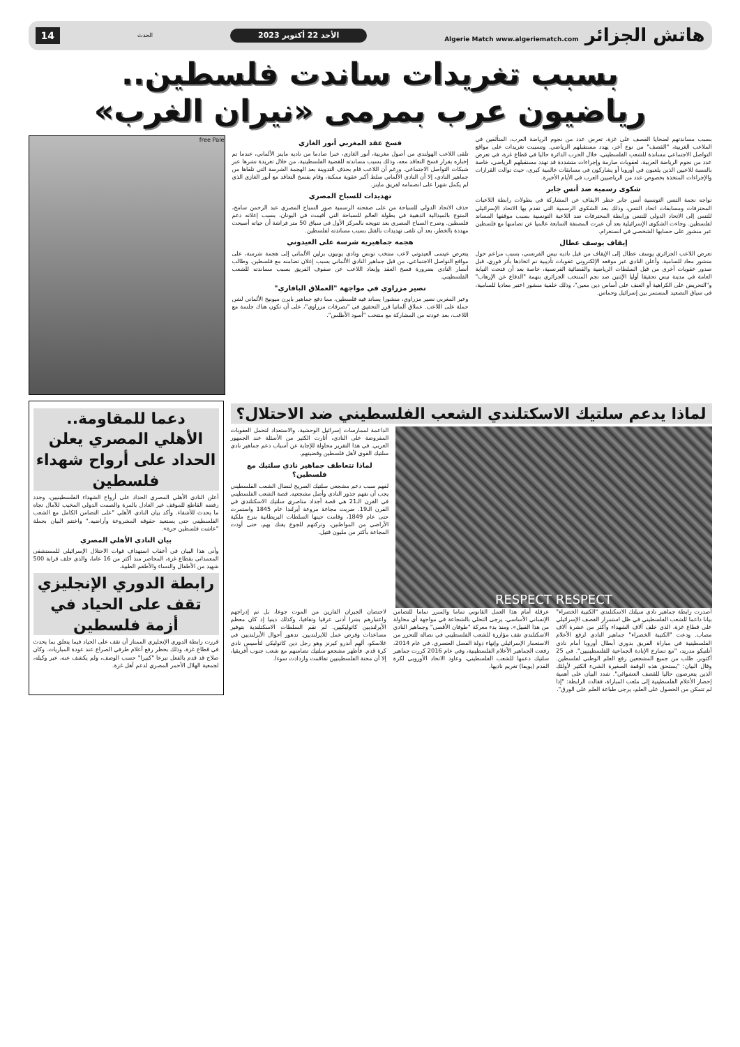هاتش الجزائر Algerie Match www.algeriematch.com
الأحد 22 أكتوبر 2023
الحدث
14
بسبب تغريدات ساندت فلسطين..
رياضيون عرب بمرمى «نيران الغرب»
بسبب مساندتهم لضحايا القصف على غزة، تعرض عدد من نجوم الرياضة العرب، المتألقين في الملاعب الغربية، "القصف" من نوع آخر، يهدد مستقبلهم الرياضي. وتسببت تغريدات على مواقع التواصل الاجتماعي مساندة للشعب الفلسطيني، خلال الحرب الدائرة حاليا في قطاع غزة، في تعرض عدد من نجوم الرياضة العربية، لعقوبات صارمة وإجراءات متشددة قد تهدد مستقبلهم الرياضي، خاصة بالنسبة للاعبين الذين يلعبون في أوروبا أو يشاركون في مسابقات عالمية كبرى، حيث توالت القرارات والإجراءات المتخذة بخصوص عدد من الرياضيين العرب في الأيام الأخيرة.
شكوى رسمية ضد أنس جابر
تواجه نجمة التنس التونسية أنس جابر خطر الايقاف عن المشاركة في بطولات رابطة اللاعبات المحترفات ومسابقات اتحاد التنس، وذلك بعد الشكوى الرسمية التي تقدم بها الاتحاد الإسرائيلي للتنس إلى الاتحاد الدولي للتنس ورابطة المحترفات ضد اللاعبة التونسية بسبب موقفها المساند لفلسطين. وجاءت الشكوى الإسرائيلية بعد أن عبرت المصنفة السابعة عالميا عن تضامنها مع فلسطين عبر منشور على حسابها الشخصي في انستغرام.
إيقاف يوسف عطال
تعرض اللاعب الجزائري يوسف عطال إلى الإيقاف من قبل ناديه نيس الفرنسي، بسبب مزاعم حول منشور معاد للسامية. وأعلن النادي عبر موقعه الإلكتروني عقوبات تأديبية تم اتخاذها بأثر فوري، قبل صدور عقوبات أخرى من قبل السلطات الرياضية والقضائية الفرنسية، خاصة بعد أن فتحت النيابة العامة في مدينة نيس تحقيقا أوليا الإثنين ضد نجم المنتخب الجزائري بتهمة "الدفاع عن الإرهاب" و"التحريض على الكراهية أو العنف على أساس دين معين"، وذلك خلفية منشور اعتبر معاديا للسامية، في سياق التصعيد المستمر بين إسرائيل وحماس.
فسخ عقد المغربي أنور الغازي
تلقى اللاعب الهولندي من أصول مغربية، أنور الغازي، خبرا صادما من ناديه ماينز الألماني، عندما تم إخباره بقرار فسخ التعاقد معه، وذلك بسبب مساندته للقضية الفلسطينية، من خلال تغريدة نشرها عبر شبكات التواصل الاجتماعي. ورغم أن اللاعب قام بحذف التدوينة بعد الهجمة الشرسة التي تلقاها من جماهير النادي، إلا أن النادي الألماني سلط أكبر عقوبة ممكنة، وقام بفسخ التعاقد مع أنور الغازي الذي لم يكمل شهرا على انضمامه لفريق ماينز.
تهديدات للسباح المصري
حذف الاتحاد الدولي للسباحة من على صفحته الرسمية صور السباح المصري عبد الرحمن سامح، المتوج بالميدالية الذهبية في بطولة العالم للسباحة التي أقيمت في اليونان، بسبب إعلانه دعم فلسطين. وصرح السباح المصري بعد تتويجه بالمركز الأول في سباق 50 متر فراشة أن حياته أصبحت مهددة بالخطر، بعد أن تلقى تهديدات بالقتل بسبب مساندته لفلسطين.
هجمة جماهيرية شرسة على العيدوني
يتعرض عيسى العيدوني لاعب منتخب تونس ونادي يونيون برلين الألماني إلى هجمة شرسة، على مواقع التواصل الاجتماعي، من قبل جماهير النادي الألماني بسبب إعلان تضامنه مع فلسطين. وطالب أنصار النادي بضرورة فسخ العقد وإبعاد اللاعب عن صفوف الفريق بسبب مساندته للشعب الفلسطيني.
نصير مزراوي في مواجهة "العملاق البافاري"
وعبر المغربي نصير مزراوي، منشورا يساند فيه فلسطين، مما دفع جماهير بايرن ميونيخ الألماني لشن حملة على اللاعب. عملاق ألمانيا قرر التحقيق في "تصرفات مزراوي"، على أن تكون هناك جلسة مع اللاعب، بعد عودته من المشاركة مع منتخب "أسود الأطلس".
free Pale
لماذا يدعم سلتيك الاسكتلندي الشعب الفلسطيني ضد الاحتلال؟
RESPECT RESPECT
الداعمة لممارسات إسرائيل الوحشية، والاستعداد لتحمل العقوبات المفروضة على النادي، أثارت الكثير من الأسئلة عند الجمهور العربي. في هذا التقرير محاولة للإجابة عن أسباب دعم جماهير نادي سلتيك القوي لأهل فلسطين وقضيتهم.
لماذا تتعاطف جماهير نادي سلتيك مع فلسطين؟
لفهم سبب دعم مشجعي سلتيك الصريح لنضال الشعب الفلسطيني يجب أن نفهم جذور النادي وأصل مشجعيه. قصة الشعب الفلسطيني في القرن الـ21 هي قصة أجداد مناصري سلتيك الاسكتلندي في القرن الـ19. ضربت مجاعة مروعة أيرلندا عام 1845 واستمرت حتى عام 1849، وقامت حينها السلطات البريطانية بنزع ملكية الأراضي من المواطنين، وتركتهم للجوع يفتك بهم، حتى أودت المجاعة بأكثر من مليون قتيل.
أصدرت رابطة جماهير نادي سيلتك الاسكتلندي "الكتيبة الخضراء" بيانا داعما للشعب الفلسطيني في ظل استمرار القصف الإسرائيلي على قطاع غزة، الذي خلف آلاف الشهداء وأكثر من عشرة آلاف مصاب. ودعت "الكتيبة الخضراء" جماهير النادي لرفع الأعلام الفلسطينية في مباراة الفريق بدوري أبطال أوروبا أمام نادي أتلتيكو مدريد، "مع تسارع الإبادة الجماعية للفلسطينيين". في 25 أكتوبر، طلب من جميع المشجعين رفع العلم الوطني لفلسطين. وقال البيان: "يستحق هذه الوقفة الصغيرة الشيء الكثير لأولئك الذين يتعرضون حاليا للقصف العشوائي". شدد البيان على أهمية إحضار الأعلام الفلسطينية إلى ملعب المباراة، فقالت الرابطة: "إذا لم تتمكن من الحصول على العلم، يرجى طباعة العلم على الورق".
عرقلة أمام هذا العمل القانوني تماما والمبرر تماما للتضامن الإنساني الأساسي، يرجى التحلي بالشجاعة في مواجهة أي محاولة من هذا القبيل». ومنذ بدء معركة "طوفان الأقصى" وجماهير النادي الاسكتلندي تقف مؤازرة للشعب الفلسطيني في نضاله للتحرر من الاستعمار الإسرائيلي وإنهاء دولة الفصل العنصري. في عام 2014، رفعت الجماهير الأعلام الفلسطينية، وفي عام 2016 كررت جماهير سلتيك دعمها للشعب الفلسطيني، وعاود الاتحاد الأوروبي لكرة القدم (يويفا) تغريم ناديها.
لاحتضان الجيران الفارين من الموت جوعا، بل تم إدراجهم واعتبارهم بشرا أدنى عرقيا وثقافيا، وكذلك دينيا إذ كان معظم الأيرلنديين كاثوليكيين. لم تقم السلطات الاسكتلندية بتوفير مساعدات وفرص عمل للايرلنديين. تدهور أحوال الأيرلنديين في غلاسكو، ألهم أندرو كيرنز وهو رجل دين كاثوليكي لتأسيس نادي كرة قدم. فأظهر مشجعو سلتيك تضامنهم مع شعب جنوب أفريقيا، إلا أن محنة الفلسطينيين تفاقمت وازدادت سوءا.
دعما للمقاومة..
الأهلي المصري يعلن الحداد على أرواح شهداء فلسطين
أعلن النادي الأهلي المصري الحداد على أرواح الشهداء الفلسطينيين، وجدد رفضه القاطع للموقف غير العادل بالمرة والصمت الدولي المخيب للآمال تجاه ما يحدث للأشقاء. وأكد بيان النادي الأهلي "على التضامن الكامل مع الشعب الفلسطيني حتى يستعيد حقوقه المشروعة وأراضيه." واختتم البيان بجملة "عاشت فلسطين حرة».
بيان النادي الأهلي المصري
وأتى هذا البيان في أعقاب استهداف قوات الاحتلال الإسرائيلي للمستشفى المعمداني بقطاع غزة، المحاصر منذ أكثر من 16 عاما، والذي خلف قرابة 500 شهيد من الأطفال والنساء والأطقم الطبية.
رابطة الدوري الإنجليزي تقف على الحياد في أزمة فلسطين
قررت رابطة الدوري الإنجليزي الممتاز أن تقف على الحياد فيما يتعلق بما يحدث في قطاع غزة، وذلك بحظر رفع أعلام طرفي الصراع عند عودة المباريات. وكان صلاح قد قدم بالفعل تبرعا "كبيرا" حسب الوصف، ولم يكشف عنه، عبر وكيله، لجمعية الهلال الأحمر المصري لدعم أهل غزة.